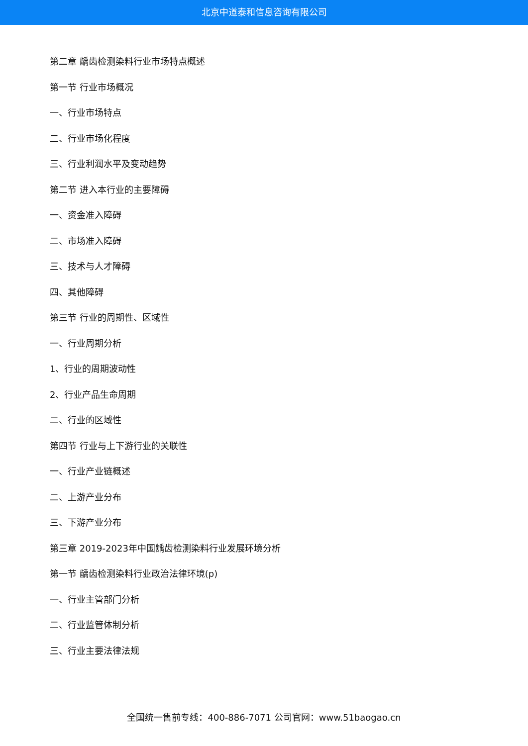北京中道泰和信息咨询有限公司
第二章 龋齿检测染料行业市场特点概述
第一节 行业市场概况
一、行业市场特点
二、行业市场化程度
三、行业利润水平及变动趋势
第二节 进入本行业的主要障碍
一、资金准入障碍
二、市场准入障碍
三、技术与人才障碍
四、其他障碍
第三节 行业的周期性、区域性
一、行业周期分析
1、行业的周期波动性
2、行业产品生命周期
二、行业的区域性
第四节 行业与上下游行业的关联性
一、行业产业链概述
二、上游产业分布
三、下游产业分布
第三章 2019-2023年中国龋齿检测染料行业发展环境分析
第一节 龋齿检测染料行业政治法律环境(p)
一、行业主管部门分析
二、行业监管体制分析
三、行业主要法律法规
全国统一售前专线：400-886-7071 公司官网：www.51baogao.cn